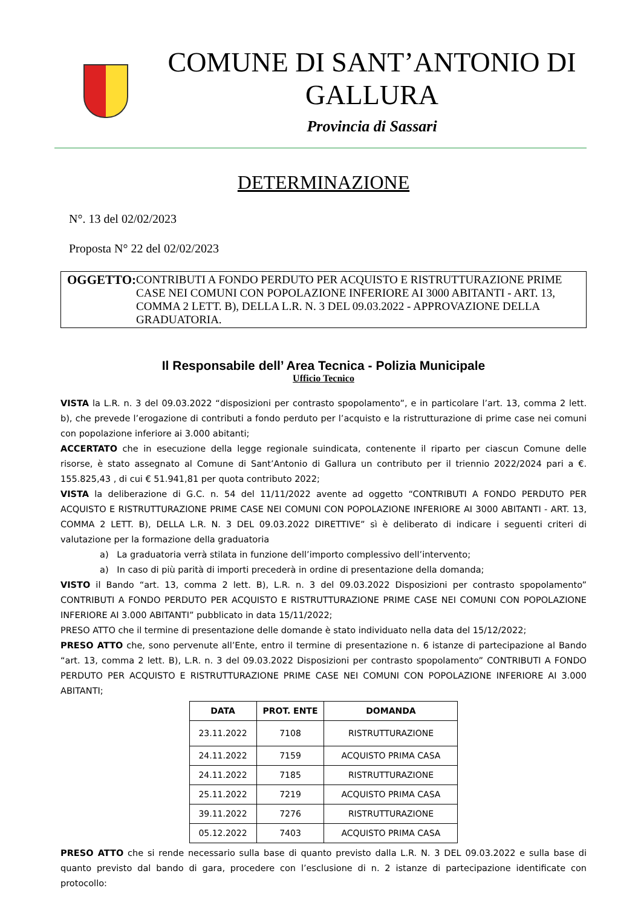COMUNE DI SANT’ANTONIO DI GALLURA
Provincia di Sassari
DETERMINAZIONE
N°. 13 del 02/02/2023
Proposta N° 22 del 02/02/2023
OGGETTO: CONTRIBUTI A FONDO PERDUTO PER ACQUISTO E RISTRUTTURAZIONE PRIME CASE NEI COMUNI CON POPOLAZIONE INFERIORE AI 3000 ABITANTI - ART. 13, COMMA 2 LETT. B), DELLA L.R. N. 3 DEL 09.03.2022 - APPROVAZIONE DELLA GRADUATORIA.
Il Responsabile dell’ Area Tecnica - Polizia Municipale
Ufficio Tecnico
VISTA la L.R. n. 3 del 09.03.2022 “disposizioni per contrasto spopolamento”, e in particolare l’art. 13, comma 2 lett. b), che prevede l’erogazione di contributi a fondo perduto per l’acquisto e la ristrutturazione di prime case nei comuni con popolazione inferiore ai 3.000 abitanti;
ACCERTATO che in esecuzione della legge regionale suindicata, contenente il riparto per ciascun Comune delle risorse, è stato assegnato al Comune di Sant’Antonio di Gallura un contributo per il triennio 2022/2024 pari a €. 155.825,43 , di cui € 51.941,81 per quota contributo 2022;
VISTA la deliberazione di G.C. n. 54 del 11/11/2022 avente ad oggetto “CONTRIBUTI A FONDO PERDUTO PER ACQUISTO E RISTRUTTURAZIONE PRIME CASE NEI COMUNI CON POPOLAZIONE INFERIORE AI 3000 ABITANTI - ART. 13, COMMA 2 LETT. B), DELLA L.R. N. 3 DEL 09.03.2022 DIRETTIVE” sì è deliberato di indicare i seguenti criteri di valutazione per la formazione della graduatoria
a) La graduatoria verrà stilata in funzione dell’importo complessivo dell’intervento;
a) In caso di più parità di importi precederà in ordine di presentazione della domanda;
VISTO il Bando “art. 13, comma 2 lett. B), L.R. n. 3 del 09.03.2022 Disposizioni per contrasto spopolamento” CONTRIBUTI A FONDO PERDUTO PER ACQUISTO E RISTRUTTURAZIONE PRIME CASE NEI COMUNI CON POPOLAZIONE INFERIORE AI 3.000 ABITANTI” pubblicato in data 15/11/2022;
PRESO ATTO che il termine di presentazione delle domande è stato individuato nella data del 15/12/2022;
PRESO ATTO che, sono pervenute all’Ente, entro il termine di presentazione n. 6 istanze di partecipazione al Bando “art. 13, comma 2 lett. B), L.R. n. 3 del 09.03.2022 Disposizioni per contrasto spopolamento” CONTRIBUTI A FONDO PERDUTO PER ACQUISTO E RISTRUTTURAZIONE PRIME CASE NEI COMUNI CON POPOLAZIONE INFERIORE AI 3.000 ABITANTI;
| DATA | PROT. ENTE | DOMANDA |
| --- | --- | --- |
| 23.11.2022 | 7108 | RISTRUTTURAZIONE |
| 24.11.2022 | 7159 | ACQUISTO PRIMA CASA |
| 24.11.2022 | 7185 | RISTRUTTURAZIONE |
| 25.11.2022 | 7219 | ACQUISTO PRIMA CASA |
| 39.11.2022 | 7276 | RISTRUTTURAZIONE |
| 05.12.2022 | 7403 | ACQUISTO PRIMA CASA |
PRESO ATTO che si rende necessario sulla base di quanto previsto dalla L.R. N. 3 DEL 09.03.2022 e sulla base di quanto previsto dal bando di gara, procedere con l’esclusione di n. 2 istanze di partecipazione identificate con protocollo: